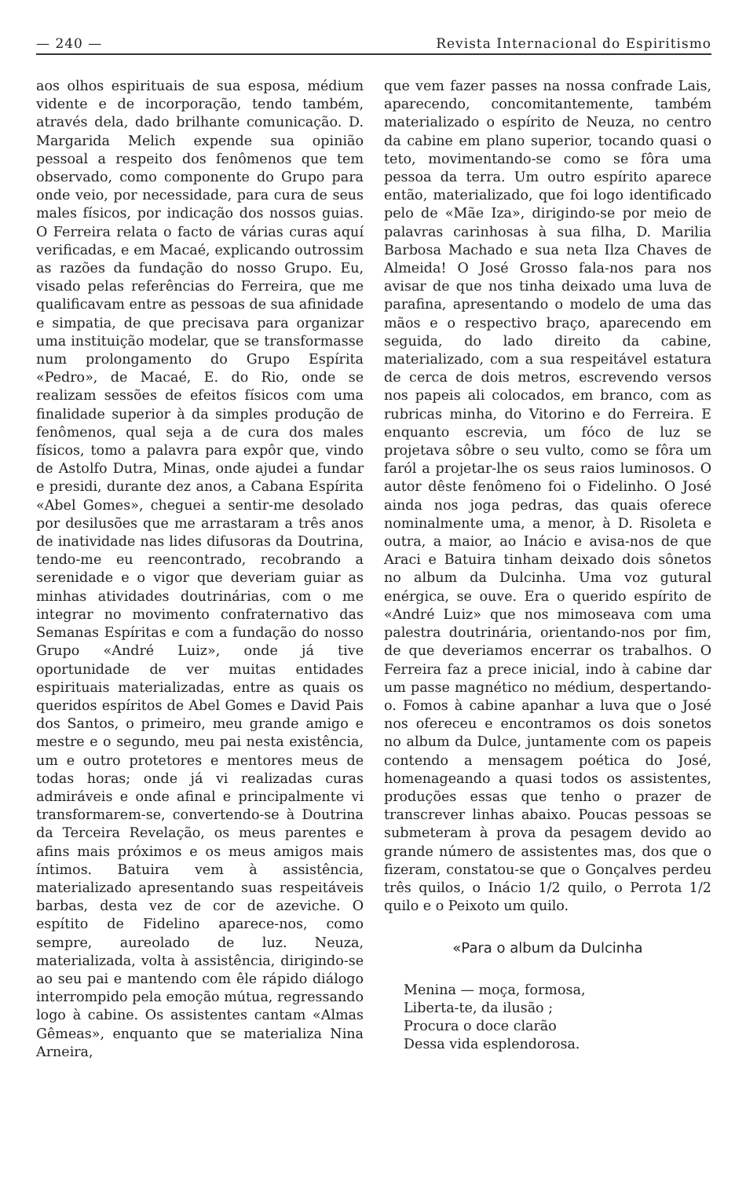— 240 — Revista Internacional do Espiritismo
aos olhos espirituais de sua esposa, médium vidente e de incorporação, tendo também, através dela, dado brilhante comunicação. D. Margarida Melich expende sua opinião pessoal a respeito dos fenômenos que tem observado, como componente do Grupo para onde veio, por necessidade, para cura de seus males físicos, por indicação dos nossos guias. O Ferreira relata o facto de várias curas aquí verificadas, e em Macaé, explicando outrossim as razões da fundação do nosso Grupo. Eu, visado pelas referências do Ferreira, que me qualificavam entre as pessoas de sua afinidade e simpatia, de que precisava para organizar uma instituição modelar, que se transformasse num prolongamento do Grupo Espírita «Pedro», de Macaé, E. do Rio, onde se realizam sessões de efeitos físicos com uma finalidade superior à da simples produção de fenômenos, qual seja a de cura dos males físicos, tomo a palavra para expôr que, vindo de Astolfo Dutra, Minas, onde ajudei a fundar e presidi, durante dez anos, a Cabana Espírita «Abel Gomes», cheguei a sentir-me desolado por desilusões que me arrastaram a três anos de inatividade nas lides difusoras da Doutrina, tendo-me eu reencontrado, recobrando a serenidade e o vigor que deveriam guiar as minhas atividades doutrinárias, com o me integrar no movimento confraternativo das Semanas Espíritas e com a fundação do nosso Grupo «André Luiz», onde já tive oportunidade de ver muitas entidades espirituais materializadas, entre as quais os queridos espíritos de Abel Gomes e David Pais dos Santos, o primeiro, meu grande amigo e mestre e o segundo, meu pai nesta existência, um e outro protetores e mentores meus de todas horas; onde já vi realizadas curas admiráveis e onde afinal e principalmente vi transformarem-se, convertendo-se à Doutrina da Terceira Revelação, os meus parentes e afins mais próximos e os meus amigos mais íntimos. Batuira vem à assistência, materializado apresentando suas respeitáveis barbas, desta vez de cor de azeviche. O espítito de Fidelino aparece-nos, como sempre, aureolado de luz. Neuza, materializada, volta à assistência, dirigindo-se ao seu pai e mantendo com êle rápido diálogo interrompido pela emoção mútua, regressando logo à cabine. Os assistentes cantam «Almas Gêmeas», enquanto que se materializa Nina Arneira,
que vem fazer passes na nossa confrade Lais, aparecendo, concomitantemente, também materializado o espírito de Neuza, no centro da cabine em plano superior, tocando quasi o teto, movimentando-se como se fôra uma pessoa da terra. Um outro espírito aparece então, materializado, que foi logo identificado pelo de «Mãe Iza», dirigindo-se por meio de palavras carinhosas à sua filha, D. Marilia Barbosa Machado e sua neta Ilza Chaves de Almeida! O José Grosso fala-nos para nos avisar de que nos tinha deixado uma luva de parafina, apresentando o modelo de uma das mãos e o respectivo braço, aparecendo em seguida, do lado direito da cabine, materializado, com a sua respeitável estatura de cerca de dois metros, escrevendo versos nos papeis ali colocados, em branco, com as rubricas minha, do Vitorino e do Ferreira. E enquanto escrevia, um fóco de luz se projetava sôbre o seu vulto, como se fôra um faról a projetar-lhe os seus raios luminosos. O autor dêste fenômeno foi o Fidelinho. O José ainda nos joga pedras, das quais oferece nominalmente uma, a menor, à D. Risoleta e outra, a maior, ao Inácio e avisa-nos de que Araci e Batuira tinham deixado dois sônetos no album da Dulcinha. Uma voz gutural enérgica, se ouve. Era o querido espírito de «André Luiz» que nos mimoseava com uma palestra doutrinária, orientando-nos por fim, de que deveriamos encerrar os trabalhos. O Ferreira faz a prece inicial, indo à cabine dar um passe magnético no médium, despertando-o. Fomos à cabine apanhar a luva que o José nos ofereceu e encontramos os dois sonetos no album da Dulce, juntamente com os papeis contendo a mensagem poética do José, homenageando a quasi todos os assistentes, produções essas que tenho o prazer de transcrever linhas abaixo. Poucas pessoas se submeteram à prova da pesagem devido ao grande número de assistentes mas, dos que o fizeram, constatou-se que o Gonçalves perdeu três quilos, o Inácio 1/2 quilo, o Perrota 1/2 quilo e o Peixoto um quilo.
«Para o album da Dulcinha
Menina — moça, formosa,
Liberta-te, da ilusão ;
Procura o doce clarão
Dessa vida esplendorosa.